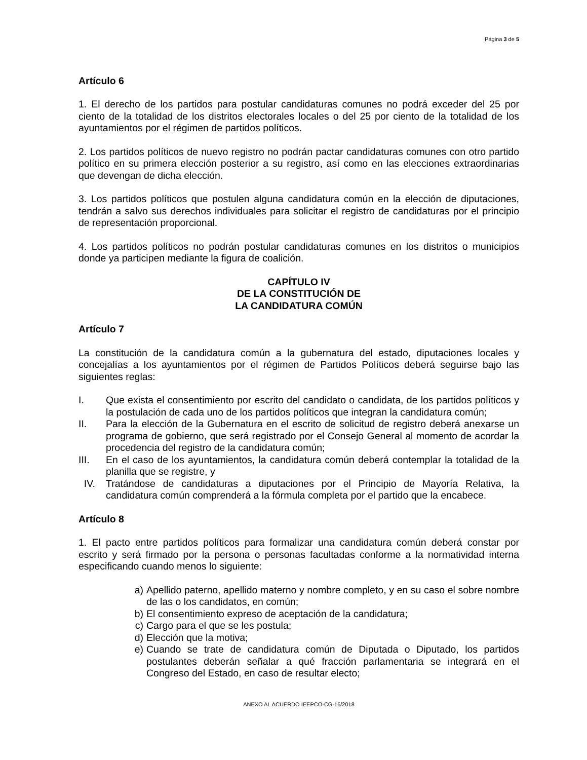Página 3 de 5
Artículo 6
1. El derecho de los partidos para postular candidaturas comunes no podrá exceder del 25 por ciento de la totalidad de los distritos electorales locales o del 25 por ciento de la totalidad de los ayuntamientos por el régimen de partidos políticos.
2. Los partidos políticos de nuevo registro no podrán pactar candidaturas comunes con otro partido político en su primera elección posterior a su registro, así como en las elecciones extraordinarias que devengan de dicha elección.
3. Los partidos políticos que postulen alguna candidatura común en la elección de diputaciones, tendrán a salvo sus derechos individuales para solicitar el registro de candidaturas por el principio de representación proporcional.
4. Los partidos políticos no podrán postular candidaturas comunes en los distritos o municipios donde ya participen mediante la figura de coalición.
CAPÍTULO IV
DE LA CONSTITUCIÓN DE
LA CANDIDATURA COMÚN
Artículo 7
La constitución de la candidatura común a la gubernatura del estado, diputaciones locales y concejalías a los ayuntamientos por el régimen de Partidos Políticos deberá seguirse bajo las siguientes reglas:
I. Que exista el consentimiento por escrito del candidato o candidata, de los partidos políticos y la postulación de cada uno de los partidos políticos que integran la candidatura común;
II. Para la elección de la Gubernatura en el escrito de solicitud de registro deberá anexarse un programa de gobierno, que será registrado por el Consejo General al momento de acordar la procedencia del registro de la candidatura común;
III. En el caso de los ayuntamientos, la candidatura común deberá contemplar la totalidad de la planilla que se registre, y
IV. Tratándose de candidaturas a diputaciones por el Principio de Mayoría Relativa, la candidatura común comprenderá a la fórmula completa por el partido que la encabece.
Artículo 8
1. El pacto entre partidos políticos para formalizar una candidatura común deberá constar por escrito y será firmado por la persona o personas facultadas conforme a la normatividad interna especificando cuando menos lo siguiente:
a) Apellido paterno, apellido materno y nombre completo, y en su caso el sobre nombre de las o los candidatos, en común;
b) El consentimiento expreso de aceptación de la candidatura;
c) Cargo para el que se les postula;
d) Elección que la motiva;
e) Cuando se trate de candidatura común de Diputada o Diputado, los partidos postulantes deberán señalar a qué fracción parlamentaria se integrará en el Congreso del Estado, en caso de resultar electo;
ANEXO AL ACUERDO IEEPCO-CG-16/2018